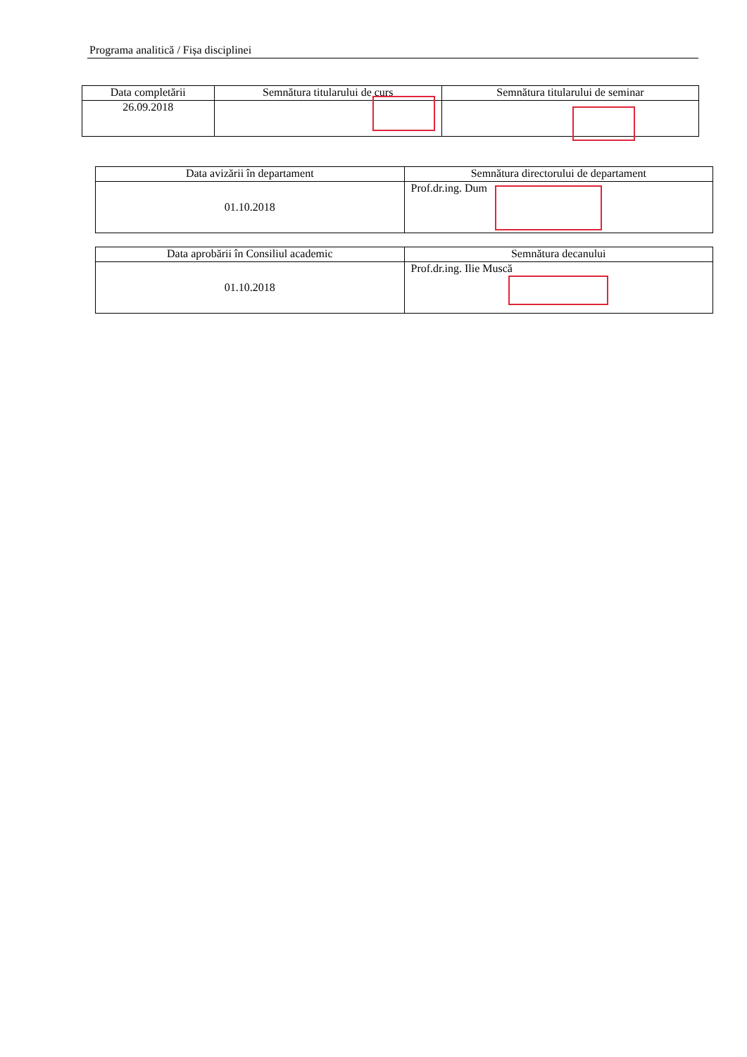Programa analitică / Fișa disciplinei
| Data completării | Semnătura titularului de curs | Semnătura titularului de seminar |
| --- | --- | --- |
| 26.09.2018 | | |
| Data avizării în departament | Semnătura directorului de departament |
| --- | --- |
| 01.10.2018 | Prof.dr.ing. Dum |
| Data aprobării în Consiliul academic | Semnătura decanului |
| --- | --- |
| 01.10.2018 | Prof.dr.ing. Ilie Muscă |